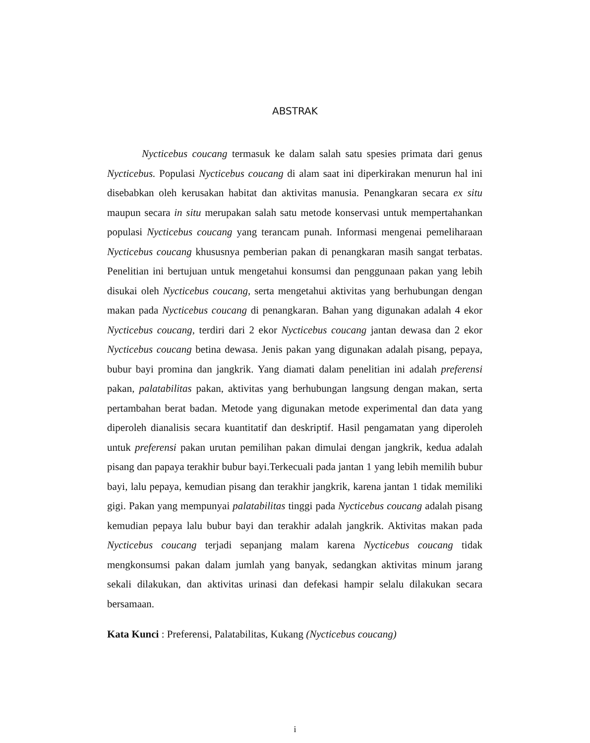ABSTRAK
Nycticebus coucang termasuk ke dalam salah satu spesies primata dari genus Nycticebus. Populasi Nycticebus coucang di alam saat ini diperkirakan menurun hal ini disebabkan oleh kerusakan habitat dan aktivitas manusia. Penangkaran secara ex situ maupun secara in situ merupakan salah satu metode konservasi untuk mempertahankan populasi Nycticebus coucang yang terancam punah. Informasi mengenai pemeliharaan Nycticebus coucang khususnya pemberian pakan di penangkaran masih sangat terbatas. Penelitian ini bertujuan untuk mengetahui konsumsi dan penggunaan pakan yang lebih disukai oleh Nycticebus coucang, serta mengetahui aktivitas yang berhubungan dengan makan pada Nycticebus coucang di penangkaran. Bahan yang digunakan adalah 4 ekor Nycticebus coucang, terdiri dari 2 ekor Nycticebus coucang jantan dewasa dan 2 ekor Nycticebus coucang betina dewasa. Jenis pakan yang digunakan adalah pisang, pepaya, bubur bayi promina dan jangkrik. Yang diamati dalam penelitian ini adalah preferensi pakan, palatabilitas pakan, aktivitas yang berhubungan langsung dengan makan, serta pertambahan berat badan. Metode yang digunakan metode experimental dan data yang diperoleh dianalisis secara kuantitatif dan deskriptif. Hasil pengamatan yang diperoleh untuk preferensi pakan urutan pemilihan pakan dimulai dengan jangkrik, kedua adalah pisang dan papaya terakhir bubur bayi.Terkecuali pada jantan 1 yang lebih memilih bubur bayi, lalu pepaya, kemudian pisang dan terakhir jangkrik, karena jantan 1 tidak memiliki gigi. Pakan yang mempunyai palatabilitas tinggi pada Nycticebus coucang adalah pisang kemudian pepaya lalu bubur bayi dan terakhir adalah jangkrik. Aktivitas makan pada Nycticebus coucang terjadi sepanjang malam karena Nycticebus coucang tidak mengkonsumsi pakan dalam jumlah yang banyak, sedangkan aktivitas minum jarang sekali dilakukan, dan aktivitas urinasi dan defekasi hampir selalu dilakukan secara bersamaan.
Kata Kunci : Preferensi, Palatabilitas, Kukang (Nycticebus coucang)
i